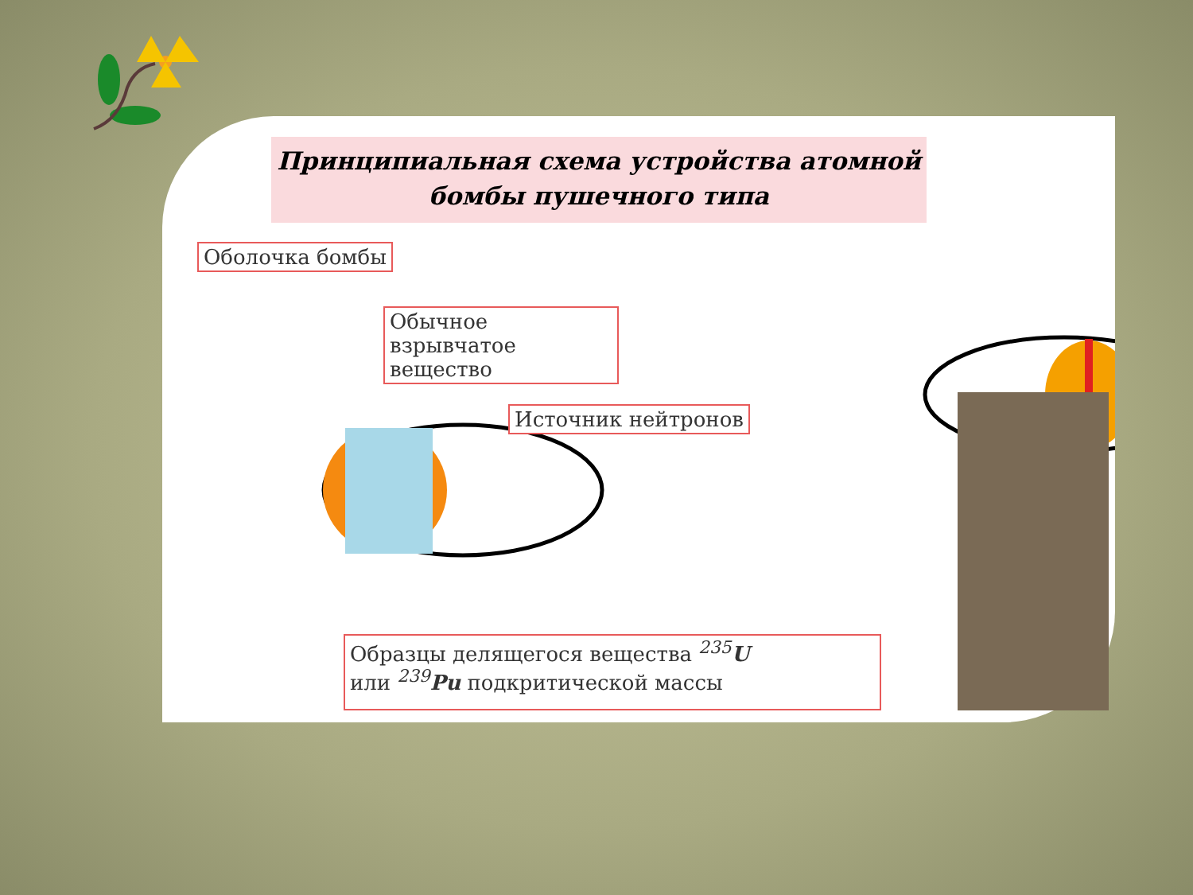Принципиальная схема устройства атомной
бомбы пушечного типа
Оболочка бомбы
Обычное взрывчатое вещество
Источник нейтронов
Образцы делящегося вещества <sup>235</sup>U
или <sup>239</sup>Pu подкритической массы